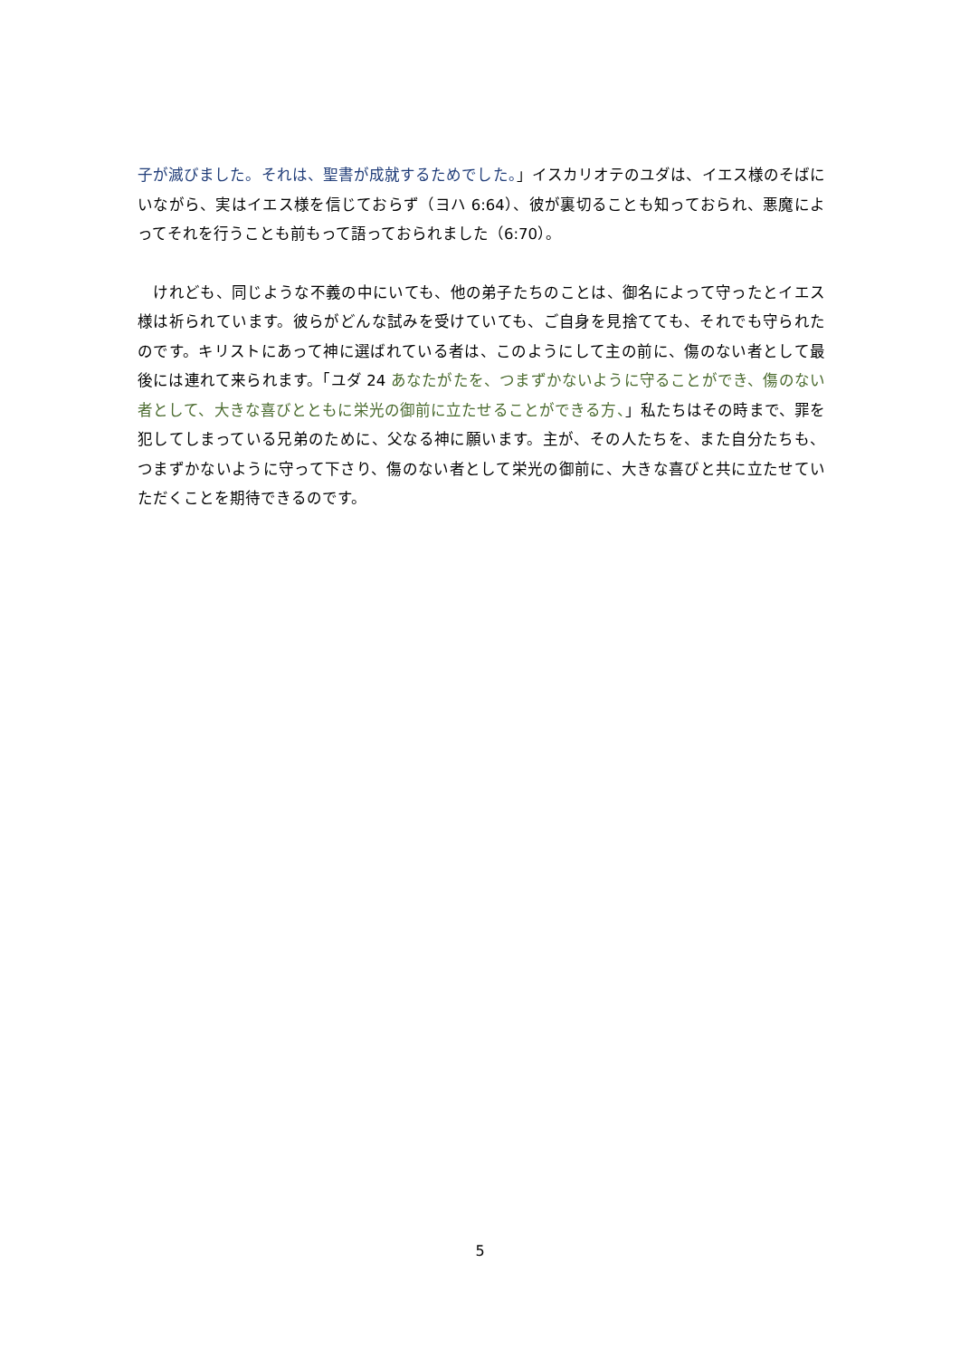子が滅びました。それは、聖書が成就するためでした。」イスカリオテのユダは、イエス様のそばにいながら、実はイエス様を信じておらず（ヨハ 6:64）、彼が裏切ることも知っておられ、悪魔によってそれを行うことも前もって語っておられました（6:70）。
　けれども、同じような不義の中にいても、他の弟子たちのことは、御名によって守ったとイエス様は祈られています。彼らがどんな試みを受けていても、ご自身を見捨てても、それでも守られたのです。キリストにあって神に選ばれている者は、このようにして主の前に、傷のない者として最後には連れて来られます。「ユダ 24 あなたがたを、つまずかないように守ることができ、傷のない者として、大きな喜びとともに栄光の御前に立たせることができる方、」私たちはその時まで、罪を犯してしまっている兄弟のために、父なる神に願います。主が、その人たちを、また自分たちも、つまずかないように守って下さり、傷のない者として栄光の御前に、大きな喜びと共に立たせていただくことを期待できるのです。
5